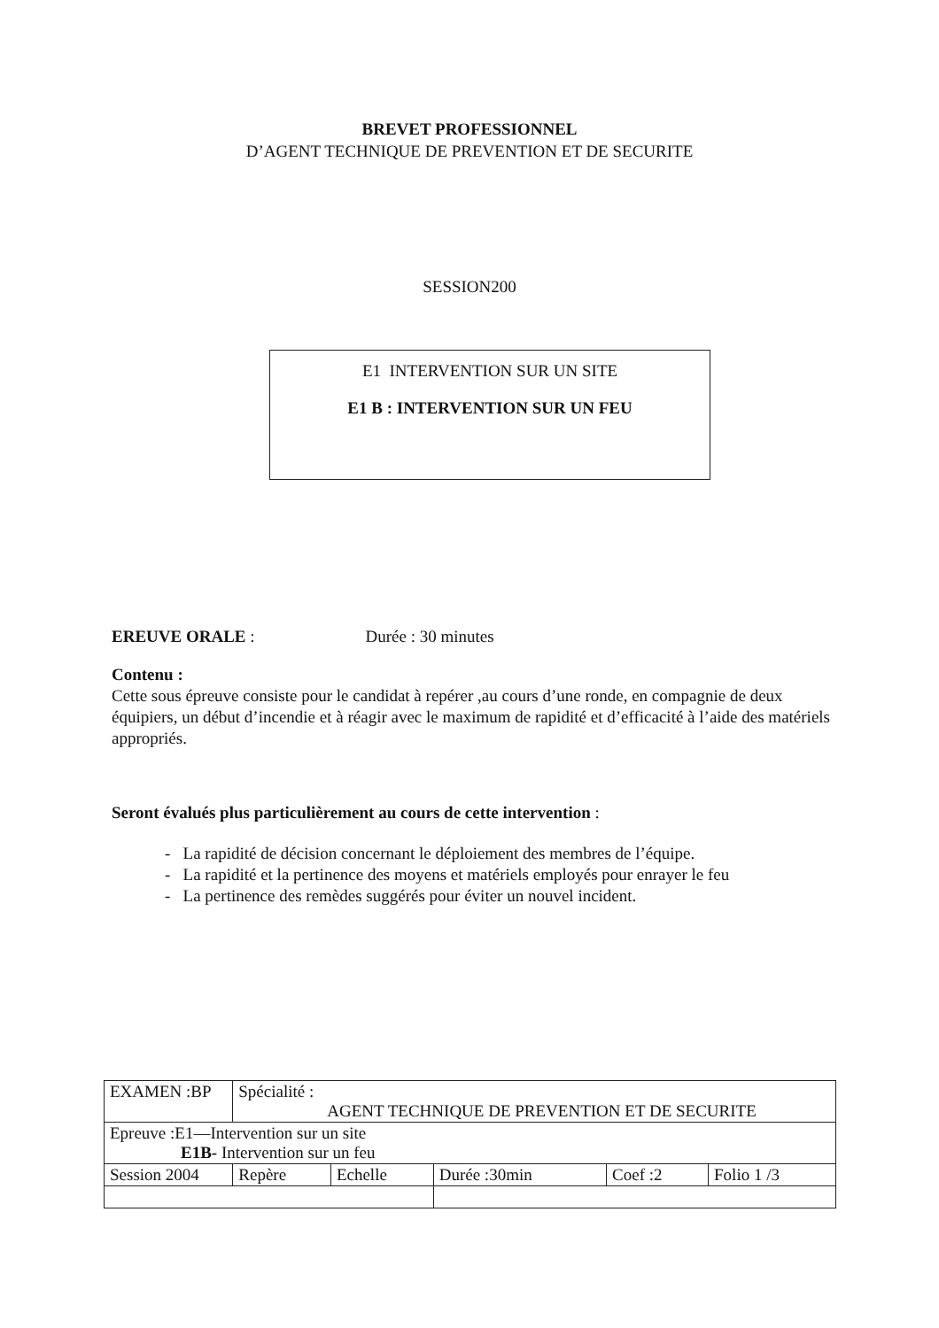BREVET PROFESSIONNEL
D’AGENT TECHNIQUE DE PREVENTION ET DE SECURITE
SESSION200
E1 INTERVENTION SUR UN SITE
E1 B : INTERVENTION SUR UN FEU
EREUVE ORALE : Durée : 30 minutes
Contenu :
Cette sous épreuve consiste pour le candidat à repérer ,au cours d’une ronde, en compagnie de deux équipiers, un début d’incendie et à réagir avec le maximum de rapidité et d’efficacité à l’aide des matériels appropriés.
Seront évalués plus particulièrement au cours de cette intervention :
- La rapidité de décision concernant le déploiement des membres de l’équipe.
- La rapidité et la pertinence des moyens et matériels employés pour enrayer le feu
- La pertinence des remèdes suggérés pour éviter un nouvel incident.
| EXAMEN :BP | Spécialité : AGENT TECHNIQUE DE PREVENTION ET DE SECURITE | | | | |
| Epreuve :E1—Intervention sur un site E1B- Intervention sur un feu | | | | | |
| Session 2004 | Repère | Echelle | Durée :30min | Coef :2 | Folio 1 /3 |